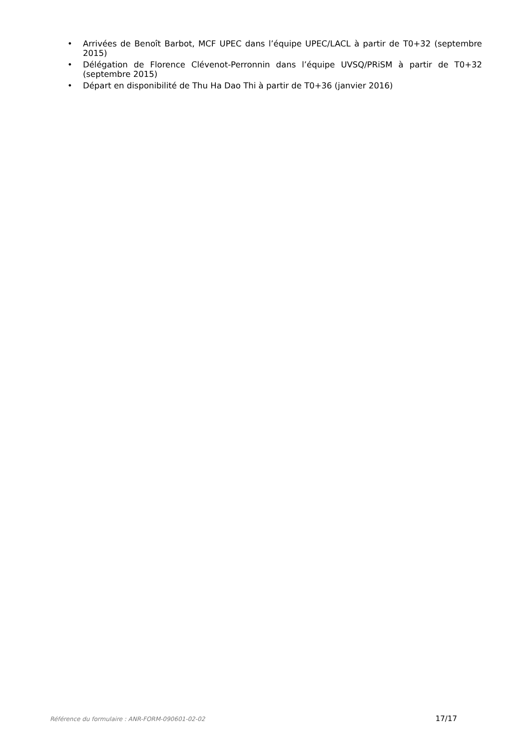• Arrivées de Benoît Barbot, MCF UPEC dans l’équipe UPEC/LACL à partir de T0+32 (septembre 2015)
• Délégation de Florence Clévenot-Perronnin dans l’équipe UVSQ/PRiSM à partir de T0+32 (septembre 2015)
• Départ en disponibilité de Thu Ha Dao Thi à partir de T0+36 (janvier 2016)
Référence du formulaire : ANR-FORM-090601-02-02 17/17